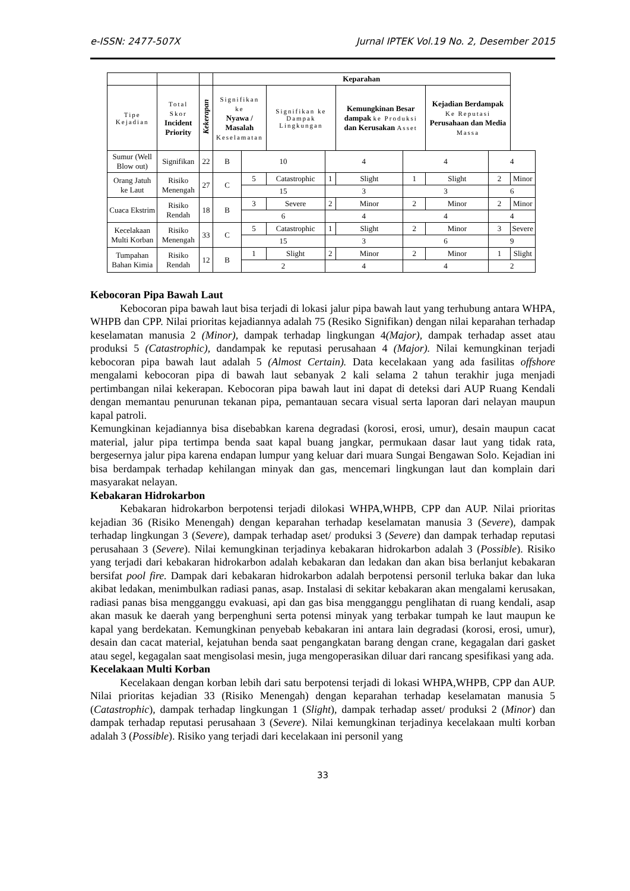e-ISSN: 2477-507X Jurnal IPTEK Vol.19 No. 2, Desember 2015
| | | | Keparahan | | | | | | | | |
| --- | --- | --- | --- | --- | --- | --- | --- | --- | --- | --- | --- |
| Tipe Kejadian | Total Skor Incident Priority | Kekerapan | Signifikan ke Nyawa / Masalah Keselamatan | | Signifikan ke Dampak Lingkungan | | Kemungkinan Besar dampak ke Produksi dan Kerusakan Asset | | Kejadian Berdampak Ke Reputasi Perusahaan dan Media Massa | | |
| Sumur (Well Blow out) | Signifikan | 22 | B | 10 | | 4 | | 4 | | 4 | |
| Orang Jatuh ke Laut | Risiko Menengah | 27 | C | 5 | Catastrophic | 1 | Slight | 1 | Slight | 2 | Minor |
| | | | | 15 | | 3 | | 3 | | 6 | |
| Cuaca Ekstrim | Risiko Rendah | 18 | B | 3 | Severe | 2 | Minor | 2 | Minor | 2 | Minor |
| | | | | 6 | | 4 | | 4 | | 4 | |
| Kecelakaan Multi Korban | Risiko Menengah | 33 | C | 5 | Catastrophic | 1 | Slight | 2 | Minor | 3 | Severe |
| | | | | 15 | | 3 | | 6 | | 9 | |
| Tumpahan Bahan Kimia | Risiko Rendah | 12 | B | 1 | Slight | 2 | Minor | 2 | Minor | 1 | Slight |
| | | | | 2 | | 4 | | 4 | | 2 | |
Kebocoran Pipa Bawah Laut
Kebocoran pipa bawah laut bisa terjadi di lokasi jalur pipa bawah laut yang terhubung antara WHPA, WHPB dan CPP. Nilai prioritas kejadiannya adalah 75 (Resiko Signifikan) dengan nilai keparahan terhadap keselamatan manusia 2 (Minor), dampak terhadap lingkungan 4(Major), dampak terhadap asset atau produksi 5 (Catastrophic), dandampak ke reputasi perusahaan 4 (Major). Nilai kemungkinan terjadi kebocoran pipa bawah laut adalah 5 (Almost Certain). Data kecelakaan yang ada fasilitas offshore mengalami kebocoran pipa di bawah laut sebanyak 2 kali selama 2 tahun terakhir juga menjadi pertimbangan nilai kekerapan. Kebocoran pipa bawah laut ini dapat di deteksi dari AUP Ruang Kendali dengan memantau penurunan tekanan pipa, pemantauan secara visual serta laporan dari nelayan maupun kapal patroli.
Kemungkinan kejadiannya bisa disebabkan karena degradasi (korosi, erosi, umur), desain maupun cacat material, jalur pipa tertimpa benda saat kapal buang jangkar, permukaan dasar laut yang tidak rata, bergesernya jalur pipa karena endapan lumpur yang keluar dari muara Sungai Bengawan Solo. Kejadian ini bisa berdampak terhadap kehilangan minyak dan gas, mencemari lingkungan laut dan komplain dari masyarakat nelayan.
Kebakaran Hidrokarbon
Kebakaran hidrokarbon berpotensi terjadi dilokasi WHPA,WHPB, CPP dan AUP. Nilai prioritas kejadian 36 (Risiko Menengah) dengan keparahan terhadap keselamatan manusia 3 (Severe), dampak terhadap lingkungan 3 (Severe), dampak terhadap aset/ produksi 3 (Severe) dan dampak terhadap reputasi perusahaan 3 (Severe). Nilai kemungkinan terjadinya kebakaran hidrokarbon adalah 3 (Possible). Risiko yang terjadi dari kebakaran hidrokarbon adalah kebakaran dan ledakan dan akan bisa berlanjut kebakaran bersifat pool fire. Dampak dari kebakaran hidrokarbon adalah berpotensi personil terluka bakar dan luka akibat ledakan, menimbulkan radiasi panas, asap. Instalasi di sekitar kebakaran akan mengalami kerusakan, radiasi panas bisa mengganggu evakuasi, api dan gas bisa mengganggu penglihatan di ruang kendali, asap akan masuk ke daerah yang berpenghuni serta potensi minyak yang terbakar tumpah ke laut maupun ke kapal yang berdekatan. Kemungkinan penyebab kebakaran ini antara lain degradasi (korosi, erosi, umur), desain dan cacat material, kejatuhan benda saat pengangkatan barang dengan crane, kegagalan dari gasket atau segel, kegagalan saat mengisolasi mesin, juga mengoperasikan diluar dari rancang spesifikasi yang ada.
Kecelakaan Multi Korban
Kecelakaan dengan korban lebih dari satu berpotensi terjadi di lokasi WHPA,WHPB, CPP dan AUP. Nilai prioritas kejadian 33 (Risiko Menengah) dengan keparahan terhadap keselamatan manusia 5 (Catastrophic), dampak terhadap lingkungan 1 (Slight), dampak terhadap asset/ produksi 2 (Minor) dan dampak terhadap reputasi perusahaan 3 (Severe). Nilai kemungkinan terjadinya kecelakaan multi korban adalah 3 (Possible). Risiko yang terjadi dari kecelakaan ini personil yang
33